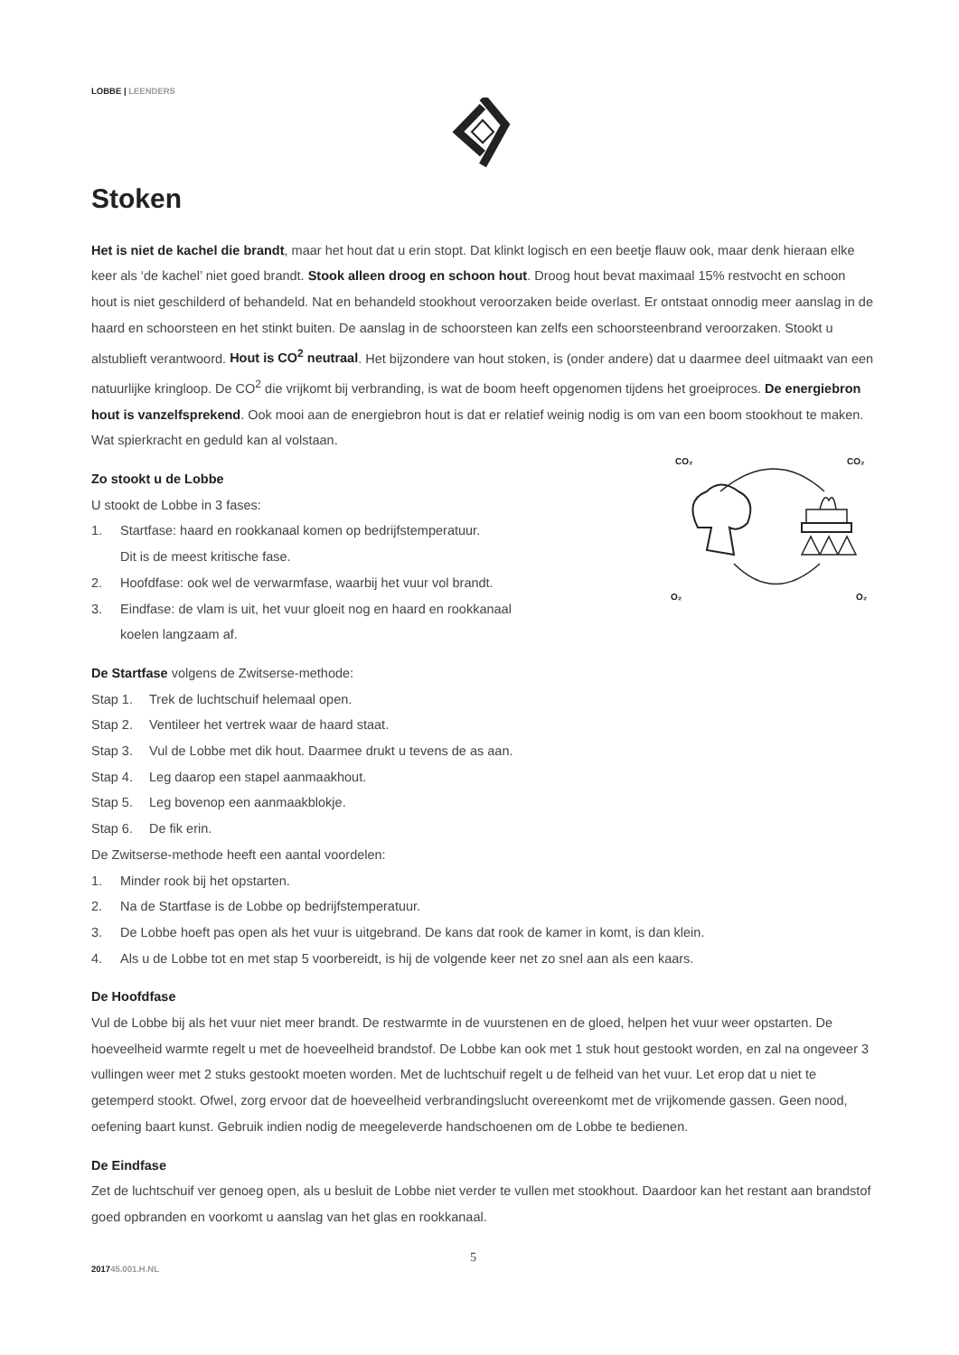LOBBE | LEENDERS
Stoken
Het is niet de kachel die brandt, maar het hout dat u erin stopt. Dat klinkt logisch en een beetje flauw ook, maar denk hieraan elke keer als ‘de kachel’ niet goed brandt. Stook alleen droog en schoon hout. Droog hout bevat maximaal 15% restvocht en schoon hout is niet geschilderd of behandeld. Nat en behandeld stookhout veroorzaken beide overlast. Er ontstaat onnodig meer aanslag in de haard en schoorsteen en het stinkt buiten. De aanslag in de schoorsteen kan zelfs een schoorsteenbrand veroorzaken. Stookt u alstublieft verantwoord. Hout is CO<sup>2</sup> neutraal. Het bijzondere van hout stoken, is (onder andere) dat u daarmee deel uitmaakt van een natuurlijke kringloop. De CO<sup>2</sup> die vrijkomt bij verbranding, is wat de boom heeft opgenomen tijdens het groeiproces. De energiebron hout is vanzelfsprekend. Ook mooi aan de energiebron hout is dat er relatief weinig nodig is om van een boom stookhout te maken. Wat spierkracht en geduld kan al volstaan.
CO₂
CO₂
O₂
O₂
Zo stookt u de Lobbe
U stookt de Lobbe in 3 fases:
1. Startfase: haard en rookkanaal komen op bedrijfstemperatuur.
Dit is de meest kritische fase.
2. Hoofdfase: ook wel de verwarmfase, waarbij het vuur vol brandt.
3. Eindfase: de vlam is uit, het vuur gloeit nog en haard en rookkanaal
koelen langzaam af.
De Startfase volgens de Zwitserse-methode:
Stap 1. Trek de luchtschuif helemaal open.
Stap 2. Ventileer het vertrek waar de haard staat.
Stap 3. Vul de Lobbe met dik hout. Daarmee drukt u tevens de as aan.
Stap 4. Leg daarop een stapel aanmaakhout.
Stap 5. Leg bovenop een aanmaakblokje.
Stap 6. De fik erin.
De Zwitserse-methode heeft een aantal voordelen:
1. Minder rook bij het opstarten.
2. Na de Startfase is de Lobbe op bedrijfstemperatuur.
3. De Lobbe hoeft pas open als het vuur is uitgebrand. De kans dat rook de kamer in komt, is dan klein.
4. Als u de Lobbe tot en met stap 5 voorbereidt, is hij de volgende keer net zo snel aan als een kaars.
De Hoofdfase
Vul de Lobbe bij als het vuur niet meer brandt. De restwarmte in de vuurstenen en de gloed, helpen het vuur weer opstarten. De hoeveelheid warmte regelt u met de hoeveelheid brandstof. De Lobbe kan ook met 1 stuk hout gestookt worden, en zal na ongeveer 3 vullingen weer met 2 stuks gestookt moeten worden. Met de luchtschuif regelt u de felheid van het vuur. Let erop dat u niet te getemperd stookt. Ofwel, zorg ervoor dat de hoeveelheid verbrandingslucht overeenkomt met de vrijkomende gassen. Geen nood, oefening baart kunst. Gebruik indien nodig de meegeleverde handschoenen om de Lobbe te bedienen.
De Eindfase
Zet de luchtschuif ver genoeg open, als u besluit de Lobbe niet verder te vullen met stookhout. Daardoor kan het restant aan brandstof goed opbranden en voorkomt u aanslag van het glas en rookkanaal.
5
201745.001.H.NL